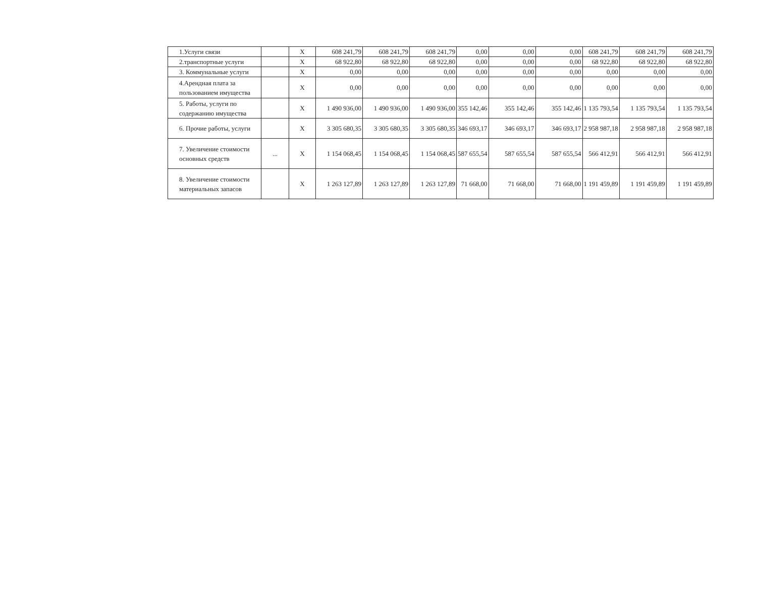| 1.Услуги связи | | X | 608 241,79 | 608 241,79 | 608 241,79 | 0,00 | 0,00 | 0,00 | 608 241,79 | 608 241,79 | 608 241,79 |
| 2.транспортные услуги | | X | 68 922,80 | 68 922,80 | 68 922,80 | 0,00 | 0,00 | 0,00 | 68 922,80 | 68 922,80 | 68 922,80 |
| 3. Коммунальные услуги | | X | 0,00 | 0,00 | 0,00 | 0,00 | 0,00 | 0,00 | 0,00 | 0,00 | 0,00 |
| 4.Арендная плата за пользованием имущества | | X | 0,00 | 0,00 | 0,00 | 0,00 | 0,00 | 0,00 | 0,00 | 0,00 | 0,00 |
| 5. Работы, услуги по содержанию имущества | | X | 1 490 936,00 | 1 490 936,00 | 1 490 936,00 | 355 142,46 | 355 142,46 | 355 142,46 | 1 135 793,54 | 1 135 793,54 | 1 135 793,54 |
| 6. Прочие работы, услуги | | X | 3 305 680,35 | 3 305 680,35 | 3 305 680,35 | 346 693,17 | 346 693,17 | 346 693,17 | 2 958 987,18 | 2 958 987,18 | 2 958 987,18 |
| 7. Увеличение стоимости основных средств | ... | X | 1 154 068,45 | 1 154 068,45 | 1 154 068,45 | 587 655,54 | 587 655,54 | 587 655,54 | 566 412,91 | 566 412,91 | 566 412,91 |
| 8. Увеличение стоимости материальных запасов | | X | 1 263 127,89 | 1 263 127,89 | 1 263 127,89 | 71 668,00 | 71 668,00 | 71 668,00 | 1 191 459,89 | 1 191 459,89 | 1 191 459,89 |